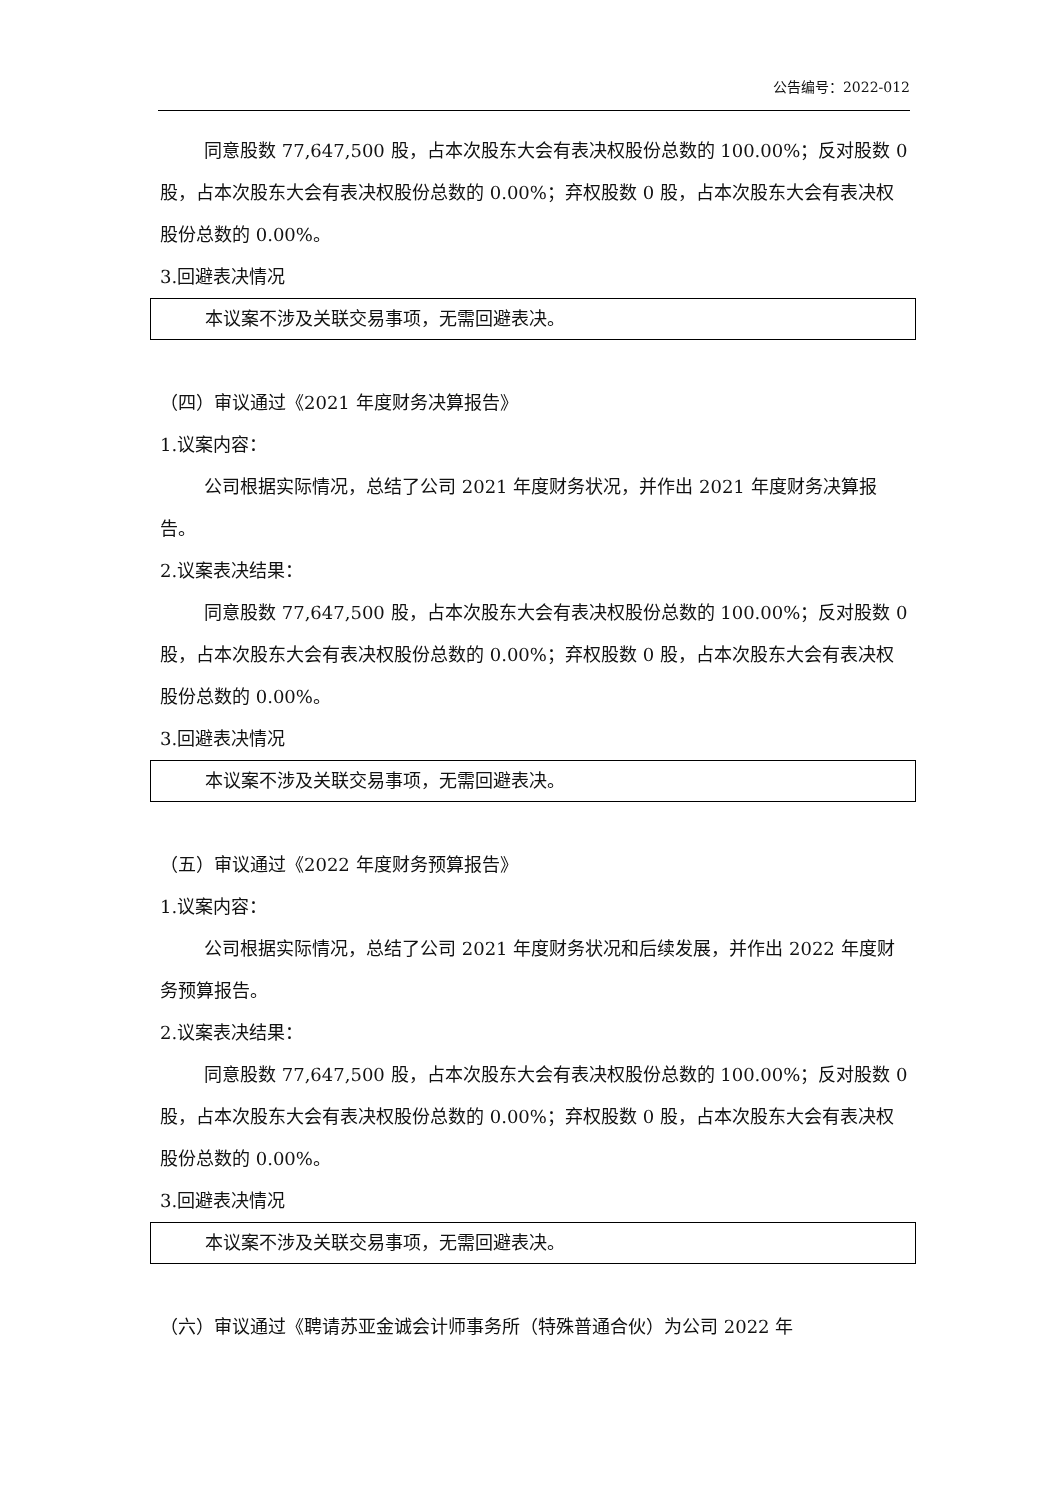公告编号：2022-012
同意股数 77,647,500 股，占本次股东大会有表决权股份总数的 100.00%；反对股数 0 股，占本次股东大会有表决权股份总数的 0.00%；弃权股数 0 股，占本次股东大会有表决权股份总数的 0.00%。
3.回避表决情况
本议案不涉及关联交易事项，无需回避表决。
（四）审议通过《2021 年度财务决算报告》
1.议案内容：
公司根据实际情况，总结了公司 2021 年度财务状况，并作出 2021 年度财务决算报告。
2.议案表决结果：
同意股数 77,647,500 股，占本次股东大会有表决权股份总数的 100.00%；反对股数 0 股，占本次股东大会有表决权股份总数的 0.00%；弃权股数 0 股，占本次股东大会有表决权股份总数的 0.00%。
3.回避表决情况
本议案不涉及关联交易事项，无需回避表决。
（五）审议通过《2022 年度财务预算报告》
1.议案内容：
公司根据实际情况，总结了公司 2021 年度财务状况和后续发展，并作出 2022 年度财务预算报告。
2.议案表决结果：
同意股数 77,647,500 股，占本次股东大会有表决权股份总数的 100.00%；反对股数 0 股，占本次股东大会有表决权股份总数的 0.00%；弃权股数 0 股，占本次股东大会有表决权股份总数的 0.00%。
3.回避表决情况
本议案不涉及关联交易事项，无需回避表决。
（六）审议通过《聘请苏亚金诚会计师事务所（特殊普通合伙）为公司 2022 年